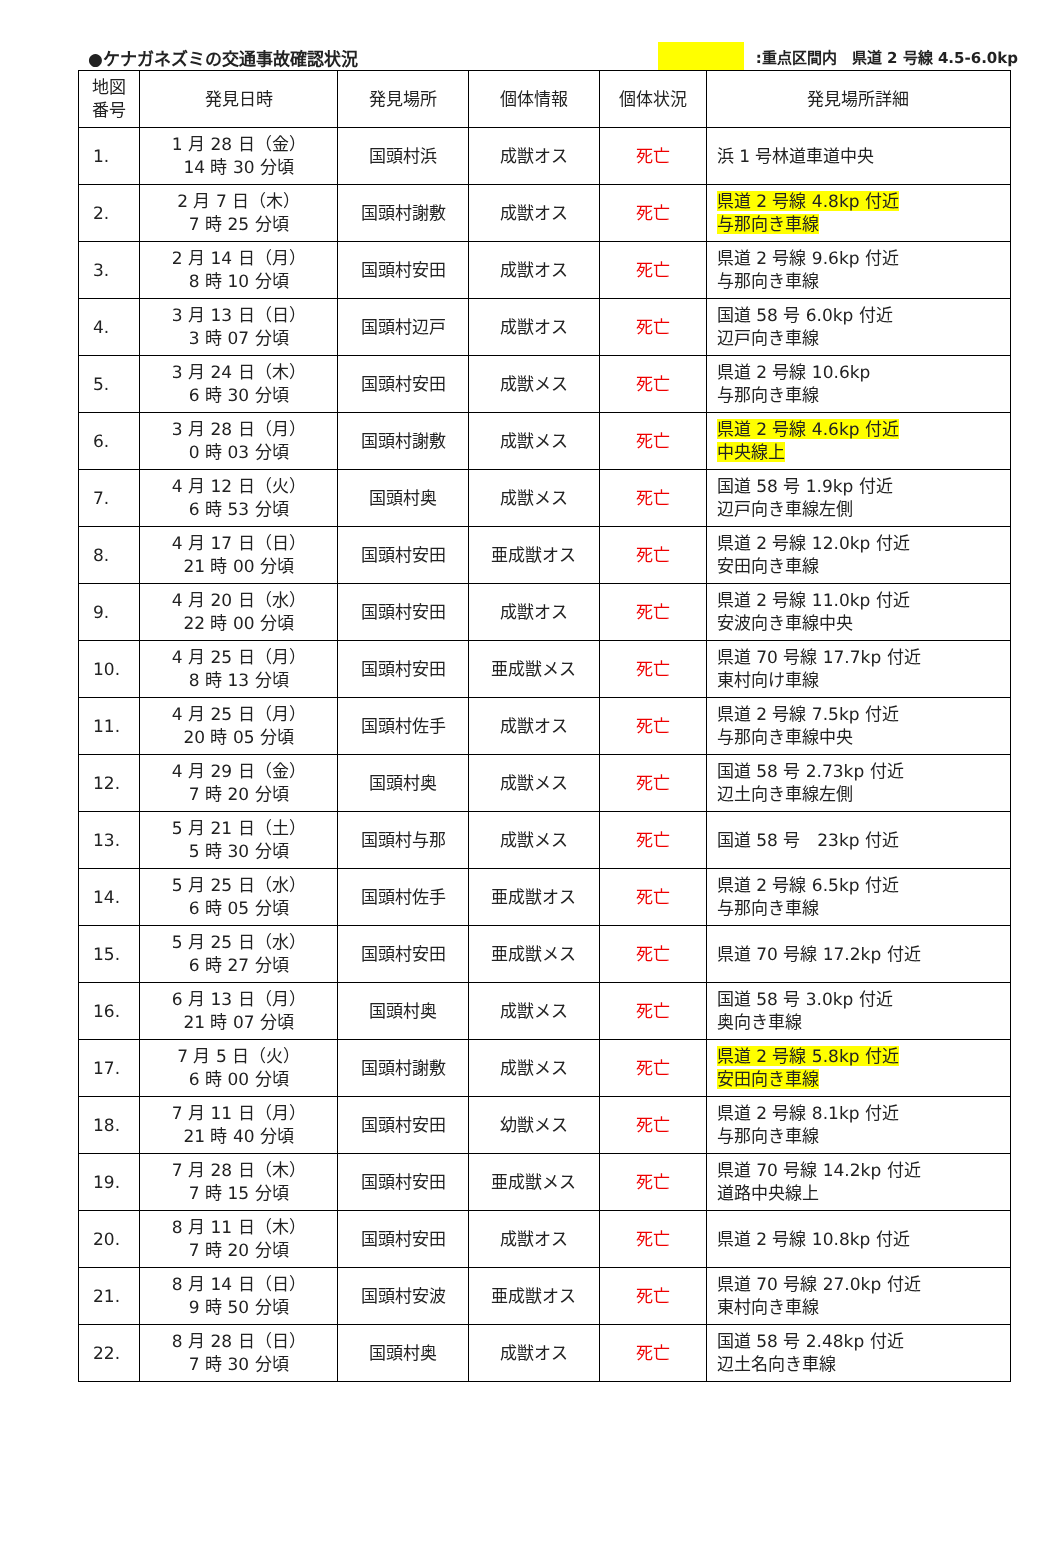●ケナガネズミの交通事故確認状況
:重点区間内　県道 2 号線 4.5-6.0kp
| 地図 番号 | 発見日時 | 発見場所 | 個体情報 | 個体状況 | 発見場所詳細 |
| --- | --- | --- | --- | --- | --- |
| 1. | 1 月 28 日（金） 14 時 30 分頃 | 国頭村浜 | 成獣オス | 死亡 | 浜 1 号林道車道中央 |
| 2. | 2 月 7 日（木） 7 時 25 分頃 | 国頭村謝敷 | 成獣オス | 死亡 | 県道 2 号線 4.8kp 付近 与那向き車線 |
| 3. | 2 月 14 日（月） 8 時 10 分頃 | 国頭村安田 | 成獣オス | 死亡 | 県道 2 号線 9.6kp 付近 与那向き車線 |
| 4. | 3 月 13 日（日） 3 時 07 分頃 | 国頭村辺戸 | 成獣オス | 死亡 | 国道 58 号 6.0kp 付近 辺戸向き車線 |
| 5. | 3 月 24 日（木） 6 時 30 分頃 | 国頭村安田 | 成獣メス | 死亡 | 県道 2 号線 10.6kp 与那向き車線 |
| 6. | 3 月 28 日（月） 0 時 03 分頃 | 国頭村謝敷 | 成獣メス | 死亡 | 県道 2 号線 4.6kp 付近 中央線上 |
| 7. | 4 月 12 日（火） 6 時 53 分頃 | 国頭村奥 | 成獣メス | 死亡 | 国道 58 号 1.9kp 付近 辺戸向き車線左側 |
| 8. | 4 月 17 日（日） 21 時 00 分頃 | 国頭村安田 | 亜成獣オス | 死亡 | 県道 2 号線 12.0kp 付近 安田向き車線 |
| 9. | 4 月 20 日（水） 22 時 00 分頃 | 国頭村安田 | 成獣オス | 死亡 | 県道 2 号線 11.0kp 付近 安波向き車線中央 |
| 10. | 4 月 25 日（月） 8 時 13 分頃 | 国頭村安田 | 亜成獣メス | 死亡 | 県道 70 号線 17.7kp 付近 東村向け車線 |
| 11. | 4 月 25 日（月） 20 時 05 分頃 | 国頭村佐手 | 成獣オス | 死亡 | 県道 2 号線 7.5kp 付近 与那向き車線中央 |
| 12. | 4 月 29 日（金） 7 時 20 分頃 | 国頭村奥 | 成獣メス | 死亡 | 国道 58 号 2.73kp 付近 辺土向き車線左側 |
| 13. | 5 月 21 日（土） 5 時 30 分頃 | 国頭村与那 | 成獣メス | 死亡 | 国道 58 号 23kp 付近 |
| 14. | 5 月 25 日（水） 6 時 05 分頃 | 国頭村佐手 | 亜成獣オス | 死亡 | 県道 2 号線 6.5kp 付近 与那向き車線 |
| 15. | 5 月 25 日（水） 6 時 27 分頃 | 国頭村安田 | 亜成獣メス | 死亡 | 県道 70 号線 17.2kp 付近 |
| 16. | 6 月 13 日（月） 21 時 07 分頃 | 国頭村奥 | 成獣メス | 死亡 | 国道 58 号 3.0kp 付近 奥向き車線 |
| 17. | 7 月 5 日（火） 6 時 00 分頃 | 国頭村謝敷 | 成獣メス | 死亡 | 県道 2 号線 5.8kp 付近 安田向き車線 |
| 18. | 7 月 11 日（月） 21 時 40 分頃 | 国頭村安田 | 幼獣メス | 死亡 | 県道 2 号線 8.1kp 付近 与那向き車線 |
| 19. | 7 月 28 日（木） 7 時 15 分頃 | 国頭村安田 | 亜成獣メス | 死亡 | 県道 70 号線 14.2kp 付近 道路中央線上 |
| 20. | 8 月 11 日（木） 7 時 20 分頃 | 国頭村安田 | 成獣オス | 死亡 | 県道 2 号線 10.8kp 付近 |
| 21. | 8 月 14 日（日） 9 時 50 分頃 | 国頭村安波 | 亜成獣オス | 死亡 | 県道 70 号線 27.0kp 付近 東村向き車線 |
| 22. | 8 月 28 日（日） 7 時 30 分頃 | 国頭村奥 | 成獣オス | 死亡 | 国道 58 号 2.48kp 付近 辺土名向き車線 |